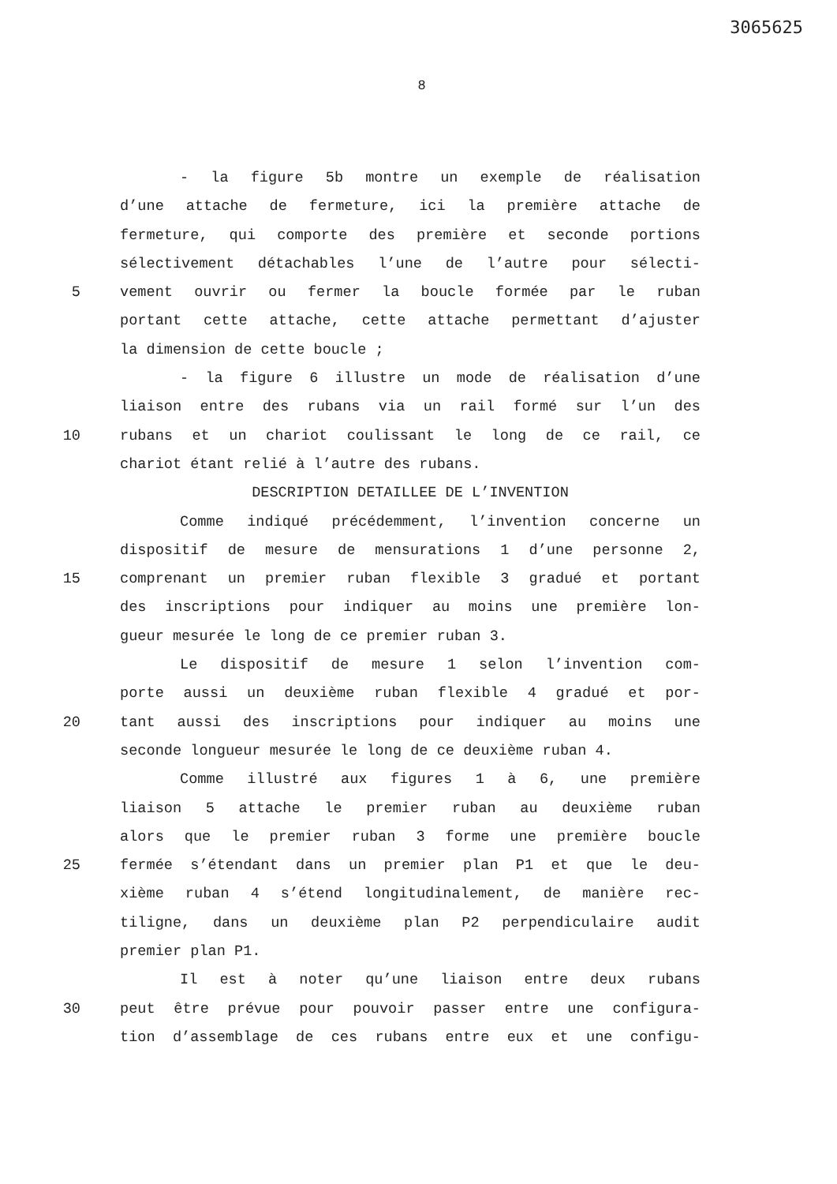3065625
8
- la figure 5b montre un exemple de réalisation
d’une attache de fermeture, ici la première attache de
fermeture, qui comporte des première et seconde portions
sélectivement détachables l’une de l’autre pour sélecti-
5 vement ouvrir ou fermer la boucle formée par le ruban
portant cette attache, cette attache permettant d’ajuster
la dimension de cette boucle ;
- la figure 6 illustre un mode de réalisation d’une
liaison entre des rubans via un rail formé sur l’un des
10 rubans et un chariot coulissant le long de ce rail, ce
chariot étant relié à l’autre des rubans.
DESCRIPTION DETAILLEE DE L’INVENTION
Comme indiqué précédemment, l’invention concerne un
dispositif de mesure de mensurations 1 d’une personne 2,
15 comprenant un premier ruban flexible 3 gradué et portant
des inscriptions pour indiquer au moins une première lon-
gueur mesurée le long de ce premier ruban 3.
Le dispositif de mesure 1 selon l’invention com-
porte aussi un deuxième ruban flexible 4 gradué et por-
20 tant aussi des inscriptions pour indiquer au moins une
seconde longueur mesurée le long de ce deuxième ruban 4.
Comme illustré aux figures 1 à 6, une première
liaison 5 attache le premier ruban au deuxième ruban
alors que le premier ruban 3 forme une première boucle
25 fermée s’étendant dans un premier plan P1 et que le deu-
xième ruban 4 s’étend longitudinalement, de manière rec-
tiligne, dans un deuxième plan P2 perpendiculaire audit
premier plan P1.
Il est à noter qu’une liaison entre deux rubans
30 peut être prévue pour pouvoir passer entre une configura-
tion d’assemblage de ces rubans entre eux et une configu-